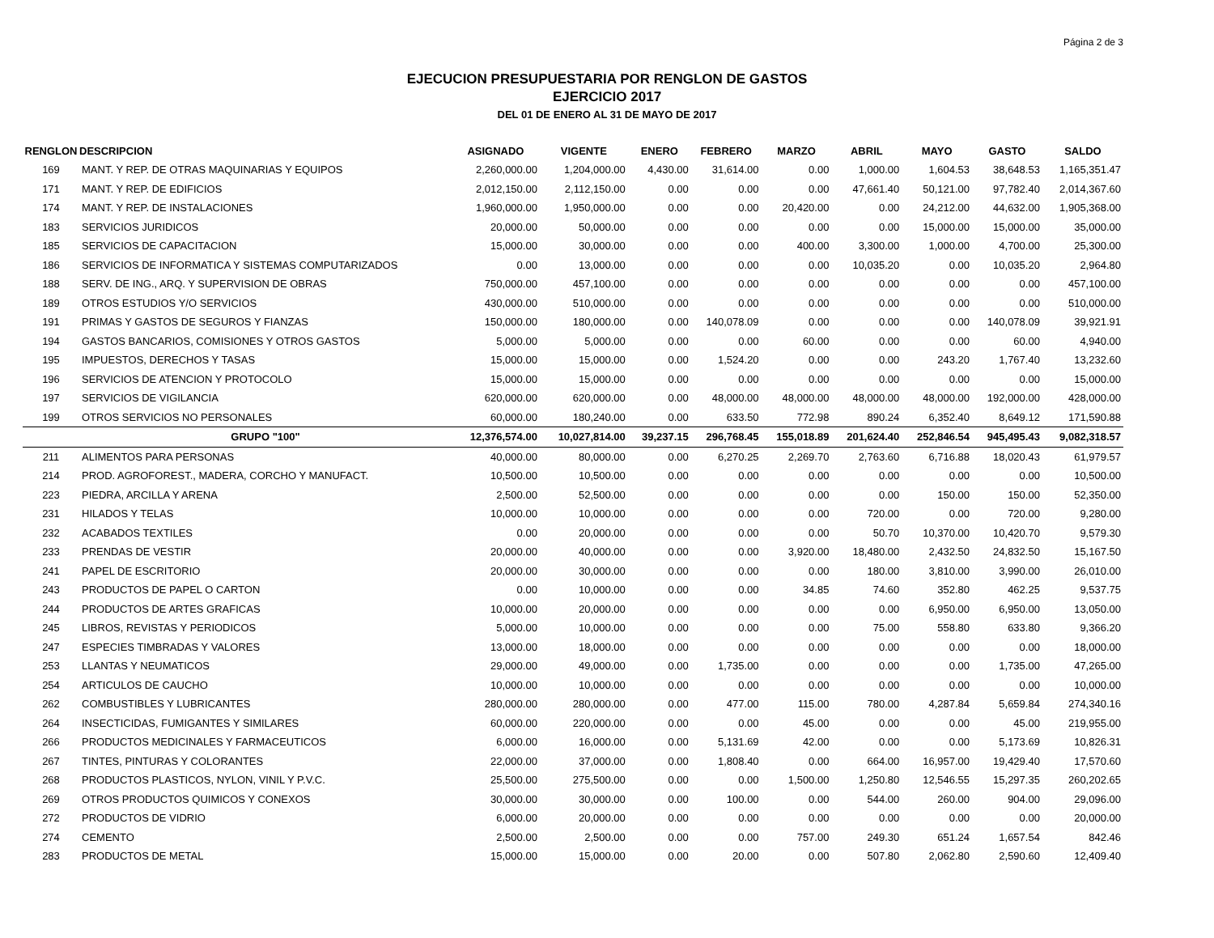Página 2 de 3
EJECUCION PRESUPUESTARIA POR RENGLON DE GASTOS
EJERCICIO 2017
DEL 01 DE ENERO AL 31 DE MAYO DE 2017
| RENGLON | DESCRIPCION | ASIGNADO | VIGENTE | ENERO | FEBRERO | MARZO | ABRIL | MAYO | GASTO | SALDO |
| --- | --- | --- | --- | --- | --- | --- | --- | --- | --- | --- |
| 169 | MANT. Y REP. DE OTRAS MAQUINARIAS Y EQUIPOS | 2,260,000.00 | 1,204,000.00 | 4,430.00 | 31,614.00 | 0.00 | 1,000.00 | 1,604.53 | 38,648.53 | 1,165,351.47 |
| 171 | MANT. Y REP. DE EDIFICIOS | 2,012,150.00 | 2,112,150.00 | 0.00 | 0.00 | 0.00 | 47,661.40 | 50,121.00 | 97,782.40 | 2,014,367.60 |
| 174 | MANT. Y REP. DE INSTALACIONES | 1,960,000.00 | 1,950,000.00 | 0.00 | 0.00 | 20,420.00 | 0.00 | 24,212.00 | 44,632.00 | 1,905,368.00 |
| 183 | SERVICIOS JURIDICOS | 20,000.00 | 50,000.00 | 0.00 | 0.00 | 0.00 | 0.00 | 15,000.00 | 15,000.00 | 35,000.00 |
| 185 | SERVICIOS DE CAPACITACION | 15,000.00 | 30,000.00 | 0.00 | 0.00 | 400.00 | 3,300.00 | 1,000.00 | 4,700.00 | 25,300.00 |
| 186 | SERVICIOS DE INFORMATICA Y SISTEMAS COMPUTARIZADOS | 0.00 | 13,000.00 | 0.00 | 0.00 | 0.00 | 10,035.20 | 0.00 | 10,035.20 | 2,964.80 |
| 188 | SERV. DE ING., ARQ. Y SUPERVISION DE OBRAS | 750,000.00 | 457,100.00 | 0.00 | 0.00 | 0.00 | 0.00 | 0.00 | 0.00 | 457,100.00 |
| 189 | OTROS ESTUDIOS Y/O SERVICIOS | 430,000.00 | 510,000.00 | 0.00 | 0.00 | 0.00 | 0.00 | 0.00 | 0.00 | 510,000.00 |
| 191 | PRIMAS Y GASTOS DE SEGUROS Y FIANZAS | 150,000.00 | 180,000.00 | 0.00 | 140,078.09 | 0.00 | 0.00 | 0.00 | 140,078.09 | 39,921.91 |
| 194 | GASTOS BANCARIOS, COMISIONES Y OTROS GASTOS | 5,000.00 | 5,000.00 | 0.00 | 0.00 | 60.00 | 0.00 | 0.00 | 60.00 | 4,940.00 |
| 195 | IMPUESTOS, DERECHOS Y TASAS | 15,000.00 | 15,000.00 | 0.00 | 1,524.20 | 0.00 | 0.00 | 243.20 | 1,767.40 | 13,232.60 |
| 196 | SERVICIOS DE ATENCION Y PROTOCOLO | 15,000.00 | 15,000.00 | 0.00 | 0.00 | 0.00 | 0.00 | 0.00 | 0.00 | 15,000.00 |
| 197 | SERVICIOS DE VIGILANCIA | 620,000.00 | 620,000.00 | 0.00 | 48,000.00 | 48,000.00 | 48,000.00 | 48,000.00 | 192,000.00 | 428,000.00 |
| 199 | OTROS SERVICIOS NO PERSONALES | 60,000.00 | 180,240.00 | 0.00 | 633.50 | 772.98 | 890.24 | 6,352.40 | 8,649.12 | 171,590.88 |
| | GRUPO "100" | 12,376,574.00 | 10,027,814.00 | 39,237.15 | 296,768.45 | 155,018.89 | 201,624.40 | 252,846.54 | 945,495.43 | 9,082,318.57 |
| 211 | ALIMENTOS PARA PERSONAS | 40,000.00 | 80,000.00 | 0.00 | 6,270.25 | 2,269.70 | 2,763.60 | 6,716.88 | 18,020.43 | 61,979.57 |
| 214 | PROD. AGROFOREST., MADERA, CORCHO Y MANUFACT. | 10,500.00 | 10,500.00 | 0.00 | 0.00 | 0.00 | 0.00 | 0.00 | 0.00 | 10,500.00 |
| 223 | PIEDRA, ARCILLA Y ARENA | 2,500.00 | 52,500.00 | 0.00 | 0.00 | 0.00 | 0.00 | 150.00 | 150.00 | 52,350.00 |
| 231 | HILADOS Y TELAS | 10,000.00 | 10,000.00 | 0.00 | 0.00 | 0.00 | 720.00 | 0.00 | 720.00 | 9,280.00 |
| 232 | ACABADOS TEXTILES | 0.00 | 20,000.00 | 0.00 | 0.00 | 0.00 | 50.70 | 10,370.00 | 10,420.70 | 9,579.30 |
| 233 | PRENDAS DE VESTIR | 20,000.00 | 40,000.00 | 0.00 | 0.00 | 3,920.00 | 18,480.00 | 2,432.50 | 24,832.50 | 15,167.50 |
| 241 | PAPEL DE ESCRITORIO | 20,000.00 | 30,000.00 | 0.00 | 0.00 | 0.00 | 180.00 | 3,810.00 | 3,990.00 | 26,010.00 |
| 243 | PRODUCTOS DE PAPEL O CARTON | 0.00 | 10,000.00 | 0.00 | 0.00 | 34.85 | 74.60 | 352.80 | 462.25 | 9,537.75 |
| 244 | PRODUCTOS DE ARTES GRAFICAS | 10,000.00 | 20,000.00 | 0.00 | 0.00 | 0.00 | 0.00 | 6,950.00 | 6,950.00 | 13,050.00 |
| 245 | LIBROS, REVISTAS Y PERIODICOS | 5,000.00 | 10,000.00 | 0.00 | 0.00 | 0.00 | 75.00 | 558.80 | 633.80 | 9,366.20 |
| 247 | ESPECIES TIMBRADAS Y VALORES | 13,000.00 | 18,000.00 | 0.00 | 0.00 | 0.00 | 0.00 | 0.00 | 0.00 | 18,000.00 |
| 253 | LLANTAS Y NEUMATICOS | 29,000.00 | 49,000.00 | 0.00 | 1,735.00 | 0.00 | 0.00 | 0.00 | 1,735.00 | 47,265.00 |
| 254 | ARTICULOS DE CAUCHO | 10,000.00 | 10,000.00 | 0.00 | 0.00 | 0.00 | 0.00 | 0.00 | 0.00 | 10,000.00 |
| 262 | COMBUSTIBLES Y LUBRICANTES | 280,000.00 | 280,000.00 | 0.00 | 477.00 | 115.00 | 780.00 | 4,287.84 | 5,659.84 | 274,340.16 |
| 264 | INSECTICIDAS, FUMIGANTES Y SIMILARES | 60,000.00 | 220,000.00 | 0.00 | 0.00 | 45.00 | 0.00 | 0.00 | 45.00 | 219,955.00 |
| 266 | PRODUCTOS MEDICINALES Y FARMACEUTICOS | 6,000.00 | 16,000.00 | 0.00 | 5,131.69 | 42.00 | 0.00 | 0.00 | 5,173.69 | 10,826.31 |
| 267 | TINTES, PINTURAS Y COLORANTES | 22,000.00 | 37,000.00 | 0.00 | 1,808.40 | 0.00 | 664.00 | 16,957.00 | 19,429.40 | 17,570.60 |
| 268 | PRODUCTOS PLASTICOS, NYLON, VINIL Y P.V.C. | 25,500.00 | 275,500.00 | 0.00 | 0.00 | 1,500.00 | 1,250.80 | 12,546.55 | 15,297.35 | 260,202.65 |
| 269 | OTROS PRODUCTOS QUIMICOS Y CONEXOS | 30,000.00 | 30,000.00 | 0.00 | 100.00 | 0.00 | 544.00 | 260.00 | 904.00 | 29,096.00 |
| 272 | PRODUCTOS DE VIDRIO | 6,000.00 | 20,000.00 | 0.00 | 0.00 | 0.00 | 0.00 | 0.00 | 0.00 | 20,000.00 |
| 274 | CEMENTO | 2,500.00 | 2,500.00 | 0.00 | 0.00 | 757.00 | 249.30 | 651.24 | 1,657.54 | 842.46 |
| 283 | PRODUCTOS DE METAL | 15,000.00 | 15,000.00 | 0.00 | 20.00 | 0.00 | 507.80 | 2,062.80 | 2,590.60 | 12,409.40 |